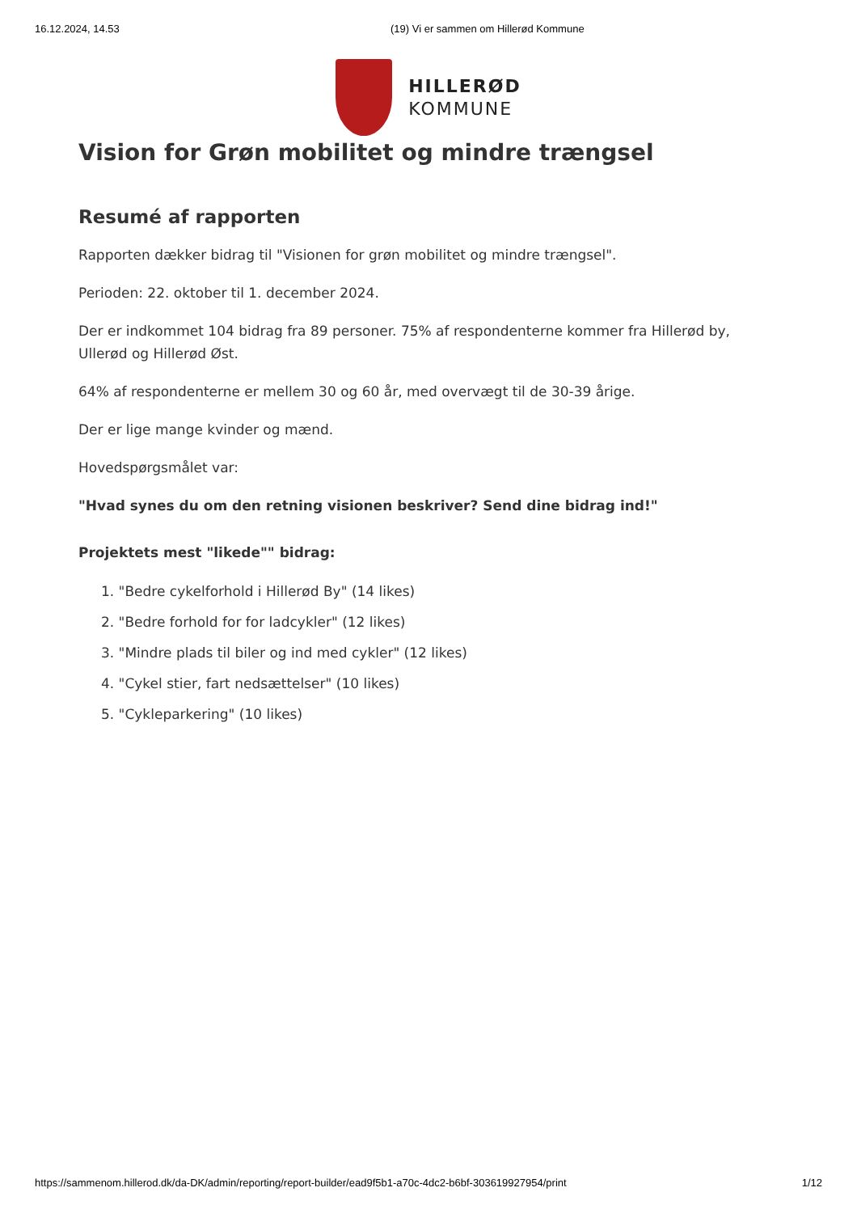16.12.2024, 14.53 (19) Vi er sammen om Hillerød Kommune
HILLERØD
KOMMUNE
Vision for Grøn mobilitet og mindre trængsel
Resumé af rapporten
Rapporten dækker bidrag til "Visionen for grøn mobilitet og mindre trængsel".
Perioden: 22. oktober til 1. december 2024.
Der er indkommet 104 bidrag fra 89 personer. 75% af respondenterne kommer fra Hillerød by, Ullerød og Hillerød Øst.
64% af respondenterne er mellem 30 og 60 år, med overvægt til de 30-39 årige.
Der er lige mange kvinder og mænd.
Hovedspørgsmålet var:
"Hvad synes du om den retning visionen beskriver? Send dine bidrag ind!"
Projektets mest "likede"" bidrag:
1. "Bedre cykelforhold i Hillerød By" (14 likes)
2. "Bedre forhold for for ladcykler" (12 likes)
3. "Mindre plads til biler og ind med cykler" (12 likes)
4. "Cykel stier, fart nedsættelser" (10 likes)
5. "Cykleparkering" (10 likes)
https://sammenom.hillerod.dk/da-DK/admin/reporting/report-builder/ead9f5b1-a70c-4dc2-b6bf-303619927954/print 1/12